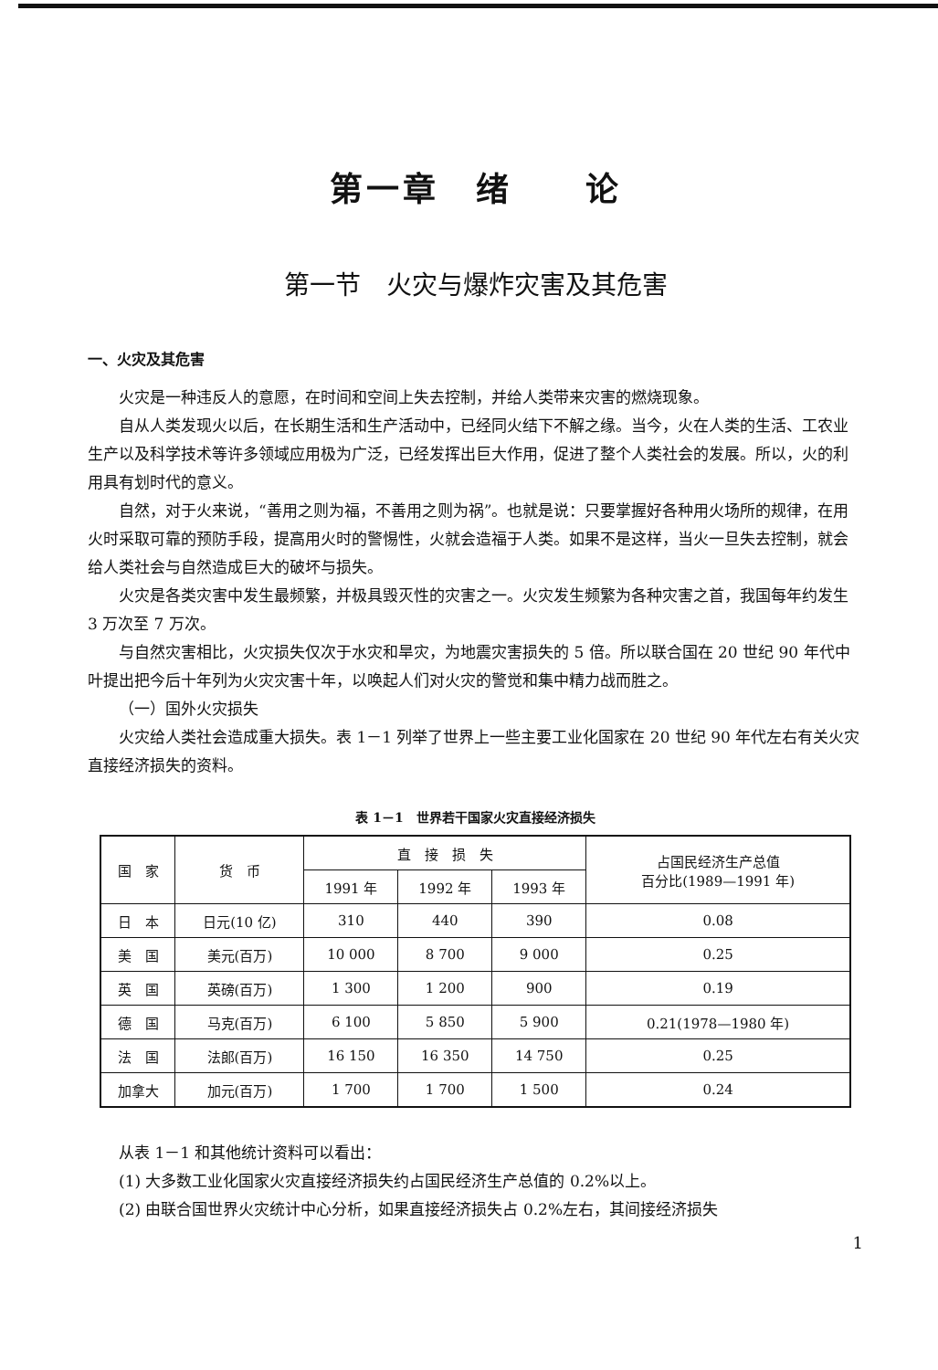第一章　绪　　论
第一节　火灾与爆炸灾害及其危害
一、火灾及其危害
火灾是一种违反人的意愿，在时间和空间上失去控制，并给人类带来灾害的燃烧现象。
自从人类发现火以后，在长期生活和生产活动中，已经同火结下不解之缘。当今，火在人类的生活、工农业生产以及科学技术等许多领域应用极为广泛，已经发挥出巨大作用，促进了整个人类社会的发展。所以，火的利用具有划时代的意义。
自然，对于火来说，“善用之则为福，不善用之则为祸”。也就是说：只要掌握好各种用火场所的规律，在用火时采取可靠的预防手段，提高用火时的警惕性，火就会造福于人类。如果不是这样，当火一旦失去控制，就会给人类社会与自然造成巨大的破坏与损失。
火灾是各类灾害中发生最频繁，并极具毁灭性的灾害之一。火灾发生频繁为各种灾害之首，我国每年约发生 3 万次至 7 万次。
与自然灾害相比，火灾损失仅次于水灾和旱灾，为地震灾害损失的 5 倍。所以联合国在 20 世纪 90 年代中叶提出把今后十年列为火灾灾害十年，以唤起人们对火灾的警觉和集中精力战而胜之。
（一）国外火灾损失
火灾给人类社会造成重大损失。表 1－1 列举了世界上一些主要工业化国家在 20 世纪 90 年代左右有关火灾直接经济损失的资料。
表 1－1　世界若干国家火灾直接经济损失
| 国 家 | 货 币 | 直 接 损 失 | | | 占国民经济生产总值 百分比(1989—1991 年) |
| --- | --- | --- | --- | --- | --- |
| | | 1991 年 | 1992 年 | 1993 年 | |
| 日 本 | 日元(10 亿) | 310 | 440 | 390 | 0.08 |
| 美 国 | 美元(百万) | 10 000 | 8 700 | 9 000 | 0.25 |
| 英 国 | 英磅(百万) | 1 300 | 1 200 | 900 | 0.19 |
| 德 国 | 马克(百万) | 6 100 | 5 850 | 5 900 | 0.21(1978—1980 年) |
| 法 国 | 法郎(百万) | 16 150 | 16 350 | 14 750 | 0.25 |
| 加拿大 | 加元(百万) | 1 700 | 1 700 | 1 500 | 0.24 |
从表 1－1 和其他统计资料可以看出：
(1) 大多数工业化国家火灾直接经济损失约占国民经济生产总值的 0.2%以上。
(2) 由联合国世界火灾统计中心分析，如果直接经济损失占 0.2%左右，其间接经济损失
1